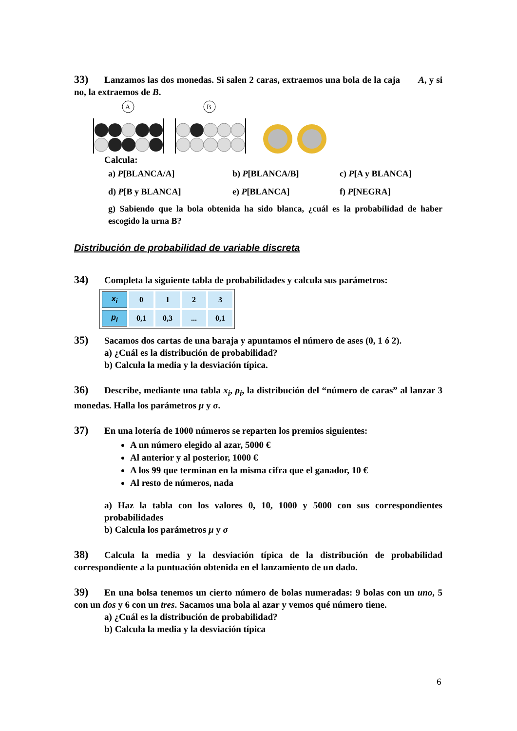33) Lanzamos las dos monedas. Si salen 2 caras, extraemos una bola de la caja A, y si no, la extraemos de B.
A
B
Calcula:
a) P[BLANCA/A] b) P[BLANCA/B] c) P[A y BLANCA] d) P[B y BLANCA] e) P[BLANCA] f) P[NEGRA]
g) Sabiendo que la bola obtenida ha sido blanca, ¿cuál es la probabilidad de haber escogido la urna B?
Distribución de probabilidad de variable discreta
34) Completa la siguiente tabla de probabilidades y calcula sus parámetros:
| x<sub>i</sub> | 0 | 1 | 2 | 3 |
| p<sub>i</sub> | 0,1 | 0,3 | ... | 0,1 |
35) Sacamos dos cartas de una baraja y apuntamos el número de ases (0, 1 ó 2).
a) ¿Cuál es la distribución de probabilidad?
b) Calcula la media y la desviación típica.
36) Describe, mediante una tabla x<sub>i</sub>, p<sub>i</sub>, la distribución del “número de caras” al lanzar 3 monedas. Halla los parámetros μ y σ.
37) En una lotería de 1000 números se reparten los premios siguientes:
A un número elegido al azar, 5000 €
Al anterior y al posterior, 1000 €
A los 99 que terminan en la misma cifra que el ganador, 10 €
Al resto de números, nada
a) Haz la tabla con los valores 0, 10, 1000 y 5000 con sus correspondientes probabilidades
b) Calcula los parámetros μ y σ
38) Calcula la media y la desviación típica de la distribución de probabilidad correspondiente a la puntuación obtenida en el lanzamiento de un dado.
39) En una bolsa tenemos un cierto número de bolas numeradas: 9 bolas con un uno, 5 con un dos y 6 con un tres. Sacamos una bola al azar y vemos qué número tiene.
a) ¿Cuál es la distribución de probabilidad?
b) Calcula la media y la desviación típica
6